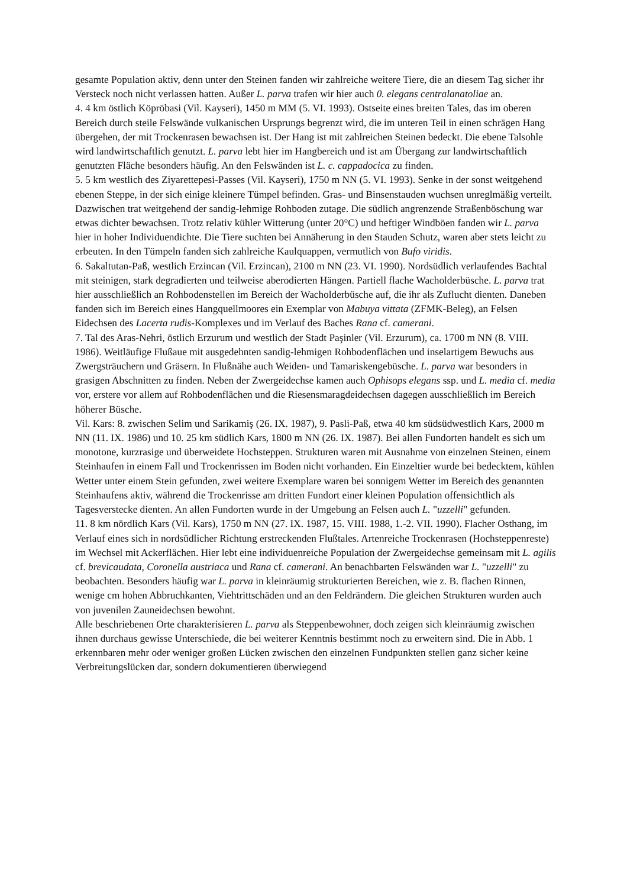gesamte Population aktiv, denn unter den Steinen fanden wir zahlreiche weitere Tiere, die an diesem Tag sicher ihr Versteck noch nicht verlassen hatten. Außer L. parva trafen wir hier auch 0. elegans centralanatoliae an.
4. 4 km östlich Köpröbasi (Vil. Kayseri), 1450 m MM (5. VI. 1993). Ostseite eines breiten Tales, das im oberen Bereich durch steile Felswände vulkanischen Ursprungs begrenzt wird, die im unteren Teil in einen schrägen Hang übergehen, der mit Trockenrasen bewachsen ist. Der Hang ist mit zahlreichen Steinen bedeckt. Die ebene Talsohle wird landwirtschaftlich genutzt. L. parva lebt hier im Hangbereich und ist am Übergang zur landwirtschaftlich genutzten Fläche besonders häufig. An den Felswänden ist L. c. cappadocica zu finden.
5. 5 km westlich des Ziyarettepesi-Passes (Vil. Kayseri), 1750 m NN (5. VI. 1993). Senke in der sonst weitgehend ebenen Steppe, in der sich einige kleinere Tümpel befinden. Gras- und Binsenstauden wuchsen unreglmäßig verteilt. Dazwischen trat weitgehend der sandig-lehmige Rohboden zutage. Die südlich angrenzende Straßenböschung war etwas dichter bewachsen. Trotz relativ kühler Witterung (unter 20°C) und heftiger Windböen fanden wir L. parva hier in hoher Individuendichte. Die Tiere suchten bei Annäherung in den Stauden Schutz, waren aber stets leicht zu erbeuten. In den Tümpeln fanden sich zahlreiche Kaulquappen, vermutlich von Bufo viridis.
6. Sakaltutan-Paß, westlich Erzincan (Vil. Erzincan), 2100 m NN (23. VI. 1990). Nordsüdlich verlaufendes Bachtal mit steinigen, stark degradierten und teilweise aberodierten Hängen. Partiell flache Wacholderbüsche. L. parva trat hier ausschließlich an Rohbodenstellen im Bereich der Wacholderbüsche auf, die ihr als Zuflucht dienten. Daneben fanden sich im Bereich eines Hangquellmoores ein Exemplar von Mabuya vittata (ZFMK-Beleg), an Felsen Eidechsen des Lacerta rudis-Komplexes und im Verlauf des Baches Rana cf. camerani.
7. Tal des Aras-Nehri, östlich Erzurum und westlich der Stadt Paşinler (Vil. Erzurum), ca. 1700 m NN (8. VIII. 1986). Weitläufige Flußaue mit ausgedehnten sandig-lehmigen Rohbodenflächen und inselartigem Bewuchs aus Zwergsträuchern und Gräsern. In Flußnähe auch Weiden- und Tamariskengebüsche. L. parva war besonders in grasigen Abschnitten zu finden. Neben der Zwergeidechse kamen auch Ophisops elegans ssp. und L. media cf. media vor, erstere vor allem auf Rohbodenflächen und die Riesensmaragdeidechsen dagegen ausschließlich im Bereich höherer Büsche.
Vil. Kars: 8. zwischen Selim und Sarikamiş (26. IX. 1987), 9. Pasli-Paß, etwa 40 km südsüdwestlich Kars, 2000 m NN (11. IX. 1986) und 10. 25 km südlich Kars, 1800 m NN (26. IX. 1987). Bei allen Fundorten handelt es sich um monotone, kurzrasige und überweidete Hochsteppen. Strukturen waren mit Ausnahme von einzelnen Steinen, einem Steinhaufen in einem Fall und Trockenrissen im Boden nicht vorhanden. Ein Einzeltier wurde bei bedecktem, kühlen Wetter unter einem Stein gefunden, zwei weitere Exemplare waren bei sonnigem Wetter im Bereich des genannten Steinhaufens aktiv, während die Trockenrisse am dritten Fundort einer kleinen Population offensichtlich als Tagesverstecke dienten. An allen Fundorten wurde in der Umgebung an Felsen auch L. "uzzelli" gefunden.
11. 8 km nördlich Kars (Vil. Kars), 1750 m NN (27. IX. 1987, 15. VIII. 1988, 1.-2. VII. 1990). Flacher Osthang, im Verlauf eines sich in nordsüdlicher Richtung erstreckenden Flußtales. Artenreiche Trockenrasen (Hochsteppenreste) im Wechsel mit Ackerflächen. Hier lebt eine individuenreiche Population der Zwergeidechse gemeinsam mit L. agilis cf. brevicaudata, Coronella austriaca und Rana cf. camerani. An benachbarten Felswänden war L. "uzzelli" zu beobachten. Besonders häufig war L. parva in kleinräumig strukturierten Bereichen, wie z. B. flachen Rinnen, wenige cm hohen Abbruchkanten, Viehtrittschäden und an den Feldrändern. Die gleichen Strukturen wurden auch von juvenilen Zauneidechsen bewohnt.
Alle beschriebenen Orte charakterisieren L. parva als Steppenbewohner, doch zeigen sich kleinräumig zwischen ihnen durchaus gewisse Unterschiede, die bei weiterer Kenntnis bestimmt noch zu erweitern sind. Die in Abb. 1 erkennbaren mehr oder weniger großen Lücken zwischen den einzelnen Fundpunkten stellen ganz sicher keine Verbreitungslücken dar, sondern dokumentieren überwiegend